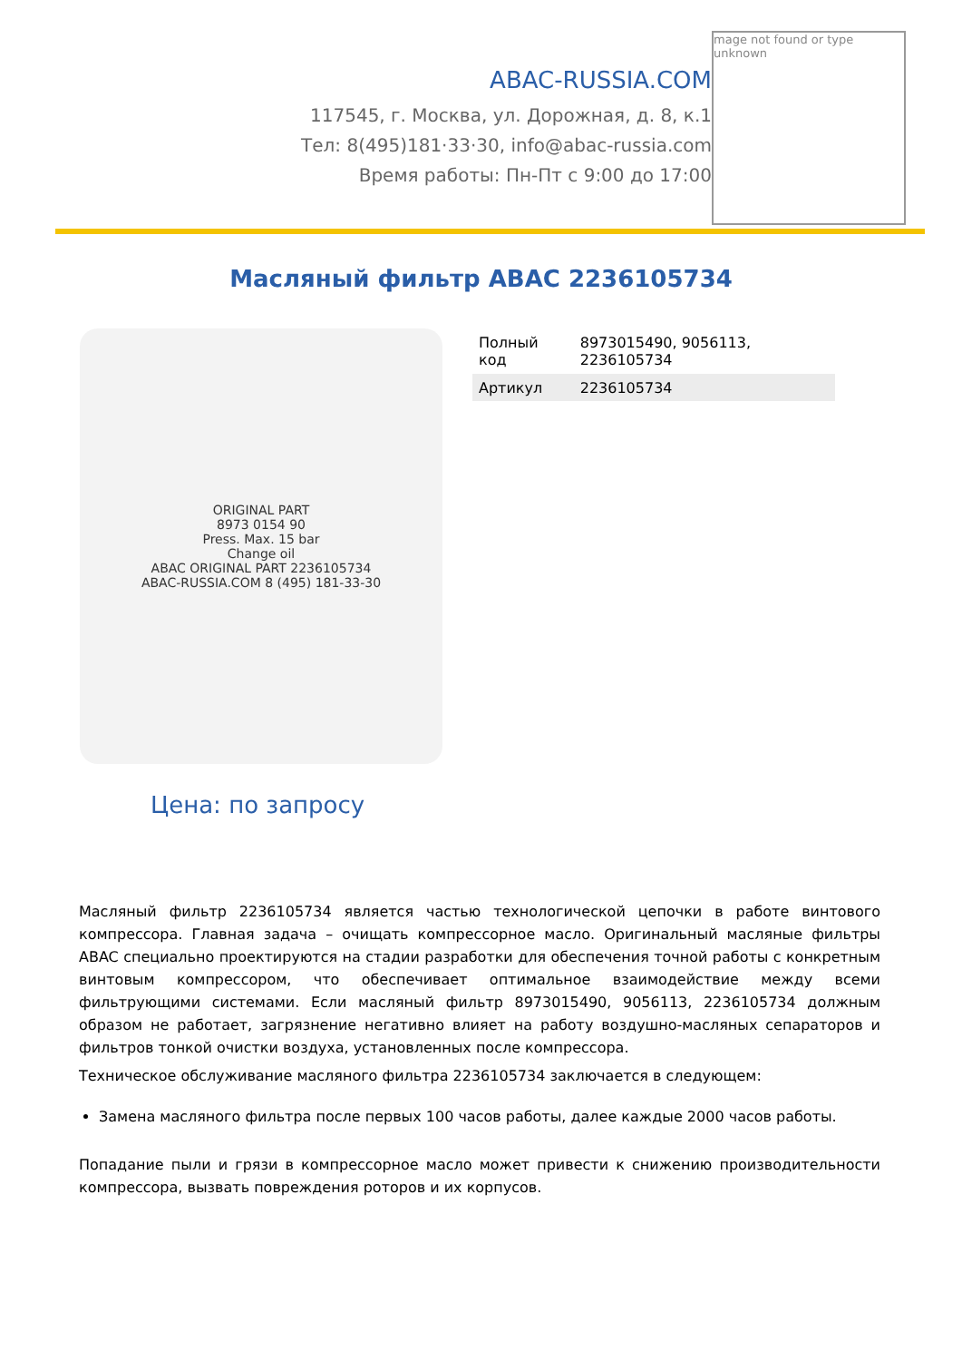ABAC-RUSSIA.COM
117545, г. Москва, ул. Дорожная, д. 8, к.1
Тел: 8(495)181·33·30, info@abac-russia.com
Время работы: Пн-Пт с 9:00 до 17:00
mage not found or type unknown
Масляный фильтр ABAC 2236105734
ORIGINAL PART
8973 0154 90
Press. Max. 15 bar
Change oil
ABAC ORIGINAL PART 2236105734
ABAC-RUSSIA.COM 8 (495) 181-33-30
| Полный код | 8973015490, 9056113, 2236105734 |
| Артикул | 2236105734 |
Цена: по запросу
Масляный фильтр 2236105734 является частью технологической цепочки в работе винтового компрессора. Главная задача – очищать компрессорное масло. Оригинальный масляные фильтры ABAC специально проектируются на стадии разработки для обеспечения точной работы с конкретным винтовым компрессором, что обеспечивает оптимальное взаимодействие между всеми фильтрующими системами. Если масляный фильтр 8973015490, 9056113, 2236105734 должным образом не работает, загрязнение негативно влияет на работу воздушно-масляных сепараторов и фильтров тонкой очистки воздуха, установленных после компрессора.
Техническое обслуживание масляного фильтра 2236105734 заключается в следующем:
Замена масляного фильтра после первых 100 часов работы, далее каждые 2000 часов работы.
Попадание пыли и грязи в компрессорное масло может привести к снижению производительности компрессора, вызвать повреждения роторов и их корпусов.